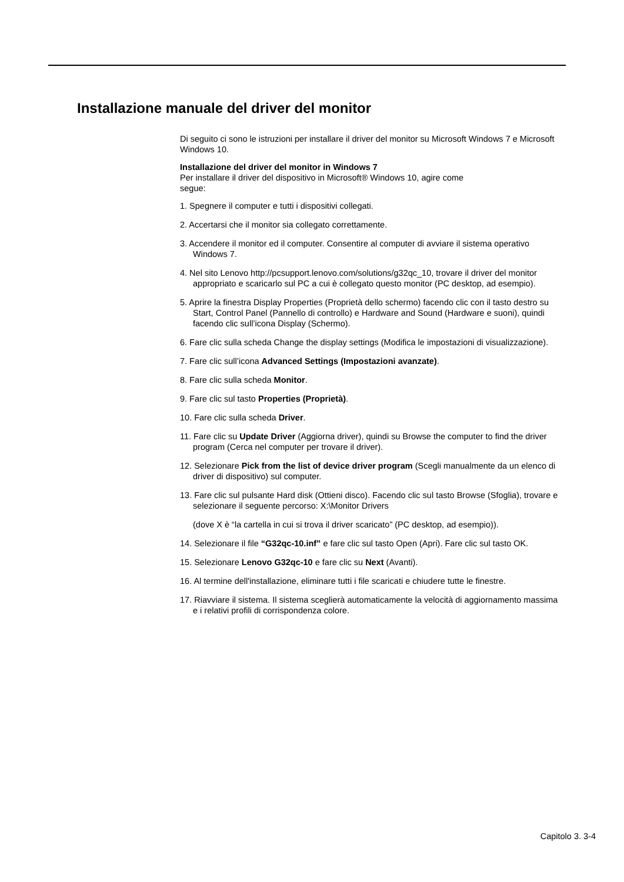Installazione manuale del driver del monitor
Di seguito ci sono le istruzioni per installare il driver del monitor su Microsoft Windows 7 e Microsoft Windows 10.
Installazione del driver del monitor in Windows 7
Per installare il driver del dispositivo in Microsoft® Windows 10, agire come
segue:
1. Spegnere il computer e tutti i dispositivi collegati.
2. Accertarsi che il monitor sia collegato correttamente.
3. Accendere il monitor ed il computer. Consentire al computer di avviare il sistema operativo Windows 7.
4. Nel sito Lenovo http://pcsupport.lenovo.com/solutions/g32qc_10, trovare il driver del monitor appropriato e scaricarlo sul PC a cui è collegato questo monitor (PC desktop, ad esempio).
5. Aprire la finestra Display Properties (Proprietà dello schermo) facendo clic con il tasto destro su Start, Control Panel (Pannello di controllo) e Hardware and Sound (Hardware e suoni), quindi facendo clic sull’icona Display (Schermo).
6. Fare clic sulla scheda Change the display settings (Modifica le impostazioni di visualizzazione).
7. Fare clic sull’icona Advanced Settings (Impostazioni avanzate).
8. Fare clic sulla scheda Monitor.
9. Fare clic sul tasto Properties (Proprietà).
10. Fare clic sulla scheda Driver.
11. Fare clic su Update Driver (Aggiorna driver), quindi su Browse the computer to find the driver program (Cerca nel computer per trovare il driver).
12. Selezionare Pick from the list of device driver program (Scegli manualmente da un elenco di driver di dispositivo) sul computer.
13. Fare clic sul pulsante Hard disk (Ottieni disco). Facendo clic sul tasto Browse (Sfoglia), trovare e selezionare il seguente percorso: X:\Monitor Drivers
(dove X è “la cartella in cui si trova il driver scaricato” (PC desktop, ad esempio)).
14. Selezionare il file “G32qc-10.inf” e fare clic sul tasto Open (Apri). Fare clic sul tasto OK.
15. Selezionare Lenovo G32qc-10 e fare clic su Next (Avanti).
16. Al termine dell'installazione, eliminare tutti i file scaricati e chiudere tutte le finestre.
17. Riavviare il sistema. Il sistema sceglierà automaticamente la velocità di aggiornamento massima e i relativi profili di corrispondenza colore.
Capitolo 3. 3-4